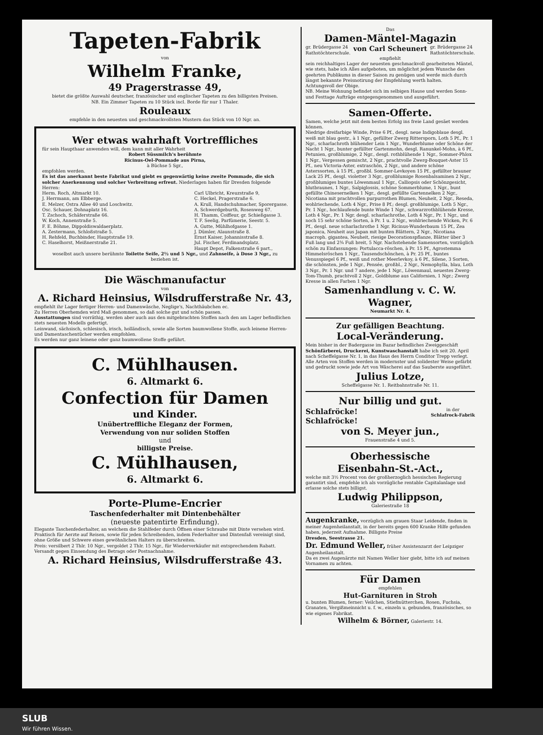Tapeten-Fabrik
von
Wilhelm Franke,
49 Pragerstrasse 49,
bietet die größte Auswahl deutscher, französischer und englischer Tapeten zu den billigsten Preisen.
NB. Ein Zimmer Tapeten zu 10 Stück incl. Borde für nur 1 Thaler.
Rouleaux
empfehle in den neuesten und geschmackvollsten Mustern das Stück von 10 Ngr. an.
Wer etwas wahrhaft Vortreffliches
für sein Haupthaar anwenden will, dem kann mit aller Wahrheit
Robert Süssmilch's berühmte
Ricinus-Oel-Pommade aus Pirna,
à Büchse 5 Sgr.,
empfohlen werden.
Es ist das anerkannt beste Fabrikat und giebt es gegenwärtig keine zweite Pommade, die sich solcher Anerkennung und solcher Verbreitung erfreut. Niederlagen haben für Dresden folgende Herren:
Herm. Roch, Altmarkt 10.
J. Herrmann, am Elbberge.
E. Melzer, Ostra Allee 40 und Loschwitz.
Osc. Schauer, Dohnaplatz 16.
T. Zschoch, Schäferstraße 66.
W. Koch, Annenstraße 5.
F. E. Böhme, Dippoldiswaldaerplatz.
A. Zestermann, Schloßstraße 5.
H. Rehfeld, Buchbinder, Hauptstraße 19.
C. Haselhorst, Meißnerstraße 21.
Carl Ulbricht, Kreuzstraße 9,
C. Heckel, Pragerstraße 6.
A. Krull, Handschuhmacher, Sporergasse.
A. Schwerdgeburth, Rosenweg 67.
H. Thamm, Coiffeur, gr. Schießgasse 3.
T. F. Seelig, Parfümerie, Seestr. 5.
A. Gutte, Mühlhofgasse 1.
J. Dümler, Alaunstraße 8.
Ernst Kaiser, Johannisstraße 8.
Jul. Fischer, Ferdinandsplatz.
Haupt Depot, Falkenstraße 6 part.,
woselbst auch unsere berühmte Toilette Seife, 2½ und 5 Ngr., und Zahnseife, à Dose 3 Ngr., zu beziehen ist.
Die Wäschmanufactur
von
A. Richard Heinsius, Wilsdrufferstraße Nr. 43,
empfiehlt ihr Lager fertiger Herren- und Damenwäsche, Neglige's, Nachthäubchen ec.
Zu Herren Oberhemden wird Maß genommen, so daß solche gut und schön passen.
Ausstattungen sind vorräthig, werden aber auch aus den mitgebrachten Stoffen nach den am Lager befindlichen stets neuesten Modells gefertigt.
Leinwand, sächsisch, schlesisch, irisch, holländisch, sowie alle Sorten baumwollene Stoffe, auch leinene Herren- und Damentaschentücher werden empfohlen.
Es werden nur ganz leinene oder ganz baumwollene Stoffe geführt.
C. Mühlhausen.
6. Altmarkt 6.
Confection für Damen
und Kinder.
Unübertreffliche Eleganz der Formen,
Verwendung von nur soliden Stoffen
und
billigste Preise.
C. Mühlhausen,
6. Altmarkt 6.
Porte-Plume-Encrier
Taschenfederhalter mit Dintenbehälter
(neueste patentirte Erfindung).
Elegante Taschenfederhalter, an welchem die Stahlfeder durch Öffnen einer Schraube mit Dinte versehen wird. Praktisch für Aerzte auf Reisen, sowie für jeden Schreibenden, indem Federhalter und Dintenfaß vereinigt sind, ohne Größe und Schwere eines gewöhnlichen Halters zu überschreiten.
Preis: versilbert 2 Thlr. 10 Ngr., vergoldet 2 Thlr. 15 Ngr., für Wiederverkäufer mit entsprechendem Rabatt. Versandt gegen Einsendung des Betrags oder Postnachnahme.
A. Richard Heinsius, Wilsdrufferstraße 43.
Das
Damen-Mäntel-Magazin
gr. Brüdergasse 24
Rathstöchterschule. von Carl Scheunert gr. Brüdergasse 24
Rathstöchterschule.
empfiehlt
sein reichhaltiges Lager der neuesten geschmackvoll gearbeiteten Mäntel, wie stets, habe ich Alles aufgeboten, um möglichst jedem Wunsche des geehrten Publikums in dieser Saison zu genügen und werde mich durch längst bekannte Preisnotirung der Empfehlung werth halten.
Achtungsvoll der Obige.
NB. Meine Wohnung befindet sich im selbigen Hause und werden Sonn- und Festtage Aufträge entgegengenommen und ausgeführt.
Samen-Offerte.
Samen, welche jetzt mit dem besten Erfolg ins freie Land gesäet werden können.
Niedrige dreifarbige Winde, Prise 6 Pf., desgl. neue Indigoblaue desgl. weiß mit blau gestr., à 1 Ngr., gefüllter Zwerg Rittersporn, Loth 5 Pf., Pr. 1 Ngr., scharlachroth blühender Lein 1 Ngr., Wunderblume oder Schöne der Nacht 1 Ngr., bunter gefüllter Gartenmohn, desgl. Ranunkel-Mohn, à 6 Pf., Petunien, großblumige, 2 Ngr., desgl. rothblühende 1 Ngr., Sommer-Phlox 1 Ngr., Vergessen gemischt, 2 Ngr., prachtvolle Zwerg-Bouquet-Aster 15 Pf., neu Victoria-Aster, extraschön, 2 Ngr., und andere schöne Asterssorten, à 15 Pf., großbl. Sommer-Levkoyen 15 Pf., gefüllter brauner Lack 25 Pf., desgl. violetter 3 Ngr., großblumige Rosenbalsaminen 2 Ngr., großblumiges buntes Löwenmaul 1 Ngr., Calliopsis oder Schönzgesicht, blutbraunes, 1 Ngr., Salpiglossis, schöne Sommerblume, 1 Ngr., bunt gefüllte Chinesernelken 1 Ngr., desgl. gefüllte Gartennelken 2 Ngr., Nicotiana mit prachtvollen purpurrothen Blumen, Neuheit, 2 Ngr., Reseda, wohlriechende, Loth 4 Ngr., Prise 8 Pf.; desgl. großblumige, Loth 5 Ngr., Pr. 1 Ngr., hochlaufende bunte Winde 1 Ngr., schwarzrothblühende Kresse, Loth 4 Ngr., Pr. 1 Ngr. desgl. scharlachrothe, Loth 4 Ngr., Pr. 1 Ngr., und noch 15 sehr schöne Sorten, à Pr. 1 u. 2 Ngr., wohlriechende Wicken, Pr. 6 Pf., desgl. neue scharlachrothe 1 Ngr. Ricinus-Wunderbaum 15 Pf., Zea japonica, Neuheit aus Japan mit bunten Blättern, 2 Ngr., Nicotiana macroph. gigantea, Neuheit, riesige Decorationspflanze, Blätter über 3 Fuß lang und 2¾ Fuß breit, 5 Ngr. Nachstehende Samensorten, vorzüglich schön zu Einfassungen: Portulacca-röschen, à Pr. 15 Pf., Agrostemma Himmelsröschen 1 Ngr., Tausendschönchen, à Pr. 25 Pf., buntes Venusspiegel 6 Pf., weiß und rother Meerlevkoy, à 6 Pf., Silene, 3 Sorten, die schönsten, jede 1 Ngr., Pensée, großbl., 2 Ngr., Nemophylla, blau, Loth 3 Ngr., Pr. 1 Ngr. und 7 andere, jede 1 Ngr., Löwenmaul, neuestes Zwerg-Tom-Thumb, prachtvoll 2 Ngr., Goldblume aus Californien, 1 Ngr.; Zwerg Kresse in allen Farben 1 Ngr.
Samenhandlung v. C. W. Wagner,
Neumarkt Nr. 4.
Zur gefälligen Beachtung.
Local-Veränderung.
Mein bisher in der Badergasse im Bazar befindliches Zweiggeschäft Schönfärberei, Druckerei, Kunstwaschanstalt habe ich seit 20. April nach Scheffelgasse Nr. 1, in das Haus des Herrn Conditor Trepp verlegt.
Alle Arten von Stoffen werden in modernster und solidester Weise gefärbt und gedruckt sowie jede Art von Wäscherei auf das Sauberste ausgeführt.
Julius Lotze,
Scheffelgasse Nr. 1. Reitbahnstraße Nr. 11.
Nur billig und gut.
Schlafröcke!
Schlafröcke! in der
Schlafrock-Fabrik
von S. Meyer jun.,
Frauenstraße 4 und 5.
Oberhessische
Eisenbahn-St.-Act.,
welche mit 3½ Procent von der großherzoglich hessischen Regierung garantirt sind, empfehle ich als vorzügliche rentable Capitalanlage und erlasse solche stets billigst.
Ludwig Philippson,
Galeriestraße 18
Augenkranke, vorzüglich am grauen Staar Leidende, finden in meiner Augenheilanstalt, in der bereits gegen 600 Kranke Hilfe gefunden haben, jederzeit Aufnahme. Billigste Preise
Dresden, Seestrasse 21.
Dr. Edmund Weller, früher Assistenzarzt der Leipziger Augenheilanstalt.
Da es zwei Augenärzte mit Namen Weller hier giebt, bitte ich auf meinen Vornamen zu achten.
Für Damen
empfehlen
Hut-Garnituren in Stroh
u. bunten Blumen, ferner: Veilchen, Stiefmütterchen, Rosen, Fuchsia, Granaten, Vergißmeinnicht u. f. w., einzeln u. gebunden, französisches, so wie eigenes Fabrikat.
Wilhelm & Börner, Galeriestr. 14.
SLUB
Wir führen Wissen.